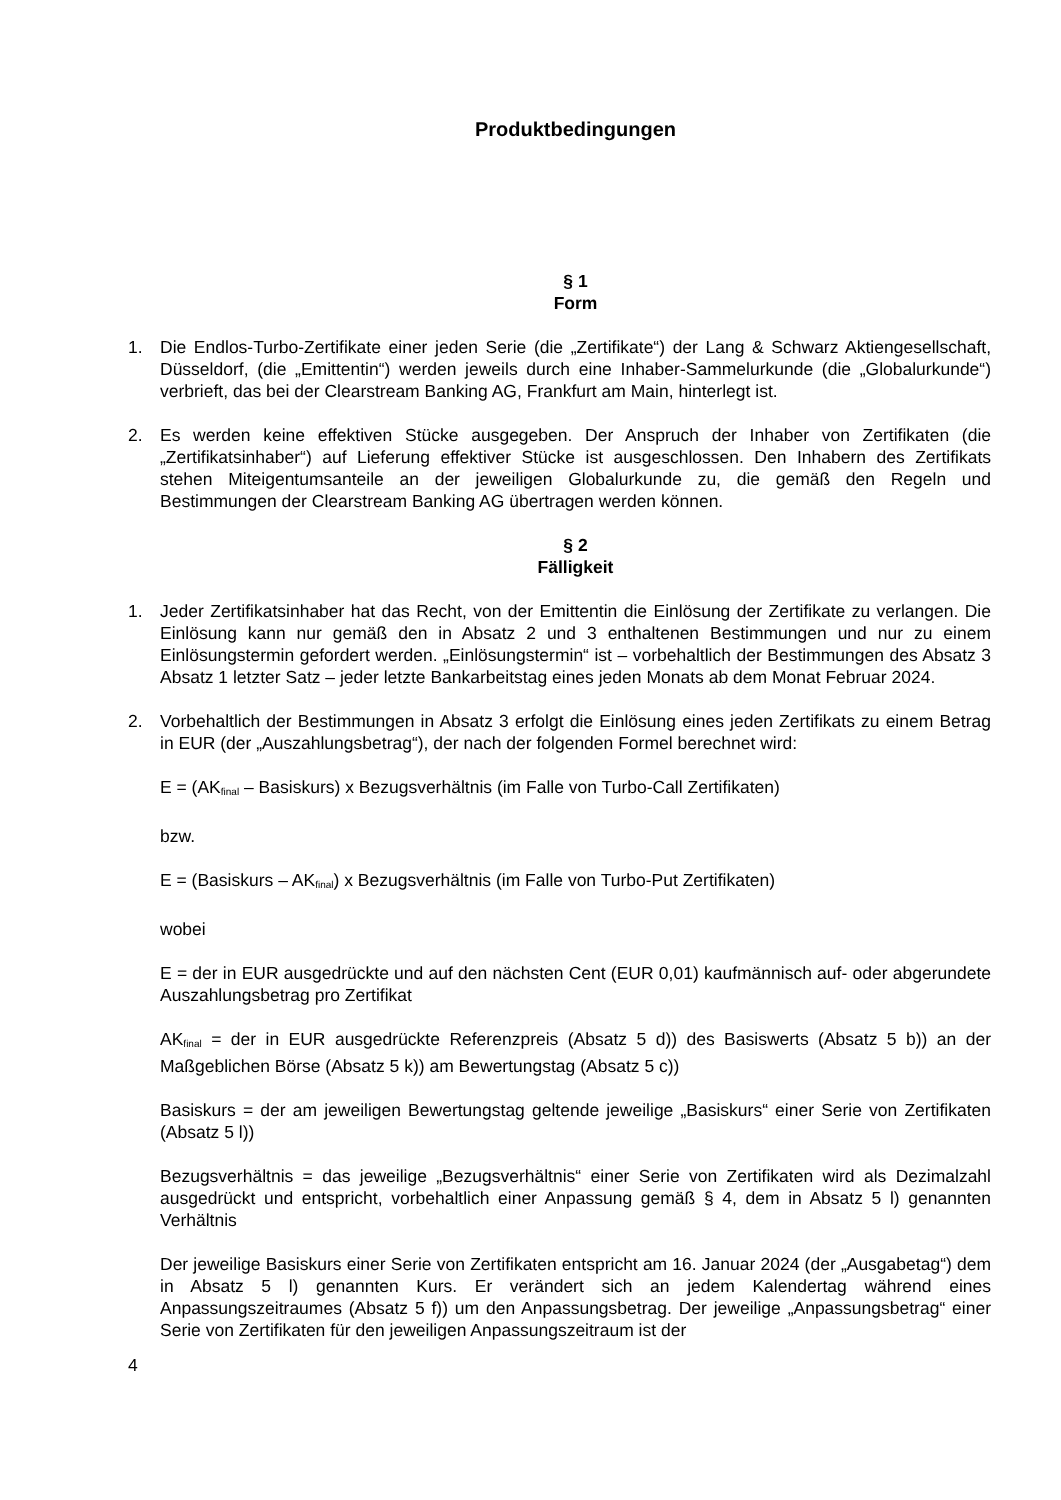Produktbedingungen
§ 1
Form
1. Die Endlos-Turbo-Zertifikate einer jeden Serie (die „Zertifikate“) der Lang & Schwarz Aktiengesellschaft, Düsseldorf, (die „Emittentin“) werden jeweils durch eine Inhaber-Sammelurkunde (die „Globalurkunde“) verbrieft, das bei der Clearstream Banking AG, Frankfurt am Main, hinterlegt ist.
2. Es werden keine effektiven Stücke ausgegeben. Der Anspruch der Inhaber von Zertifikaten (die „Zertifikatsinhaber“) auf Lieferung effektiver Stücke ist ausgeschlossen. Den Inhabern des Zertifikats stehen Miteigentumsanteile an der jeweiligen Globalurkunde zu, die gemäß den Regeln und Bestimmungen der Clearstream Banking AG übertragen werden können.
§ 2
Fälligkeit
1. Jeder Zertifikatsinhaber hat das Recht, von der Emittentin die Einlösung der Zertifikate zu verlangen. Die Einlösung kann nur gemäß den in Absatz 2 und 3 enthaltenen Bestimmungen und nur zu einem Einlösungstermin gefordert werden. „Einlösungstermin“ ist – vorbehaltlich der Bestimmungen des Absatz 3 Absatz 1 letzter Satz – jeder letzte Bankarbeitstag eines jeden Monats ab dem Monat Februar 2024.
2. Vorbehaltlich der Bestimmungen in Absatz 3 erfolgt die Einlösung eines jeden Zertifikats zu einem Betrag in EUR (der „Auszahlungsbetrag“), der nach der folgenden Formel berechnet wird:
E = (AK<sub>final</sub> – Basiskurs) x Bezugsverhältnis (im Falle von Turbo-Call Zertifikaten)
bzw.
E = (Basiskurs – AK<sub>final</sub>) x Bezugsverhältnis (im Falle von Turbo-Put Zertifikaten)
wobei
E = der in EUR ausgedrückte und auf den nächsten Cent (EUR 0,01) kaufmännisch auf- oder abgerundete Auszahlungsbetrag pro Zertifikat
AK<sub>final</sub> = der in EUR ausgedrückte Referenzpreis (Absatz 5 d)) des Basiswerts (Absatz 5 b)) an der Maßgeblichen Börse (Absatz 5 k)) am Bewertungstag (Absatz 5 c))
Basiskurs = der am jeweiligen Bewertungstag geltende jeweilige „Basiskurs“ einer Serie von Zertifikaten (Absatz 5 l))
Bezugsverhältnis = das jeweilige „Bezugsverhältnis“ einer Serie von Zertifikaten wird als Dezimalzahl ausgedrückt und entspricht, vorbehaltlich einer Anpassung gemäß § 4, dem in Absatz 5 l) genannten Verhältnis
Der jeweilige Basiskurs einer Serie von Zertifikaten entspricht am 16. Januar 2024 (der „Ausgabetag“) dem in Absatz 5 l) genannten Kurs. Er verändert sich an jedem Kalendertag während eines Anpassungszeitraumes (Absatz 5 f)) um den Anpassungsbetrag. Der jeweilige „Anpassungsbetrag“ einer Serie von Zertifikaten für den jeweiligen Anpassungszeitraum ist der
4